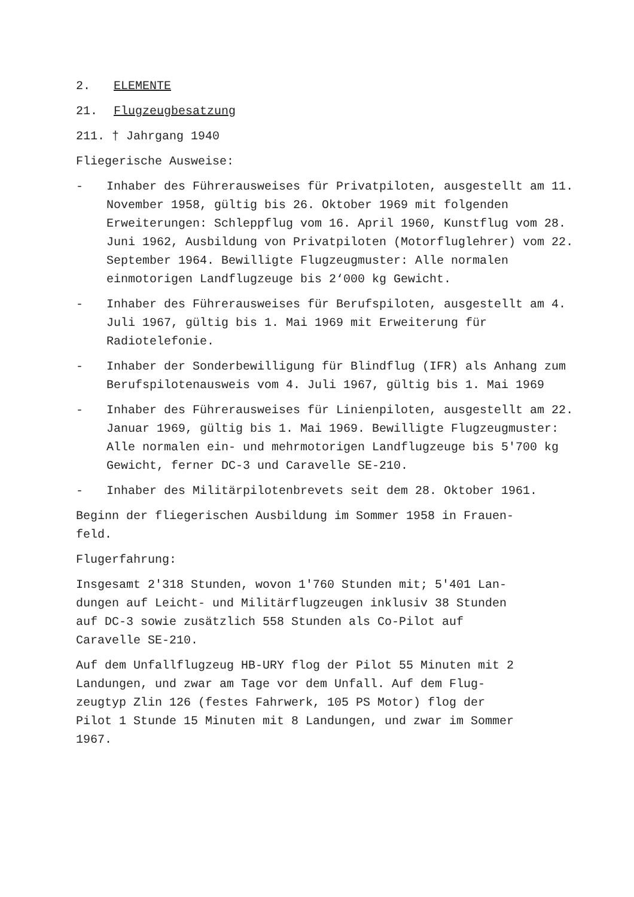2. ELEMENTE
21. Flugzeugbesatzung
211. † Jahrgang 1940
Fliegerische Ausweise:
- Inhaber des Führerausweises für Privatpiloten, ausgestellt am 11. November 1958, gültig bis 26. Oktober 1969 mit folgenden Erweiterungen: Schleppflug vom 16. April 1960, Kunstflug vom 28. Juni 1962, Ausbildung von Privatpiloten (Motorfluglehrer) vom 22. September 1964. Bewilligte Flugzeugmuster: Alle normalen einmotorigen Landflugzeuge bis 2‘000 kg Gewicht.
- Inhaber des Führerausweises für Berufspiloten, ausgestellt am 4. Juli 1967, gültig bis 1. Mai 1969 mit Erweiterung für Radiotelefonie.
- Inhaber der Sonderbewilligung für Blindflug (IFR) als Anhang zum Berufspilotenausweis vom 4. Juli 1967, gültig bis 1. Mai 1969
- Inhaber des Führerausweises für Linienpiloten, ausgestellt am 22. Januar 1969, gültig bis 1. Mai 1969. Bewilligte Flugzeugmuster: Alle normalen ein- und mehrmotorigen Landflugzeuge bis 5'700 kg Gewicht, ferner DC-3 und Caravelle SE-210.
- Inhaber des Militärpilotenbrevets seit dem 28. Oktober 1961.
Beginn der fliegerischen Ausbildung im Sommer 1958 in Frauen-
feld.
Flugerfahrung:
Insgesamt 2'318 Stunden, wovon 1'760 Stunden mit; 5'401 Lan-
dungen auf Leicht- und Militärflugzeugen inklusiv 38 Stunden
auf DC-3 sowie zusätzlich 558 Stunden als Co-Pilot auf
Caravelle SE-210.
Auf dem Unfallflugzeug HB-URY flog der Pilot 55 Minuten mit 2
Landungen, und zwar am Tage vor dem Unfall. Auf dem Flug-
zeugtyp Zlin 126 (festes Fahrwerk, 105 PS Motor) flog der
Pilot 1 Stunde 15 Minuten mit 8 Landungen, und zwar im Sommer
1967.